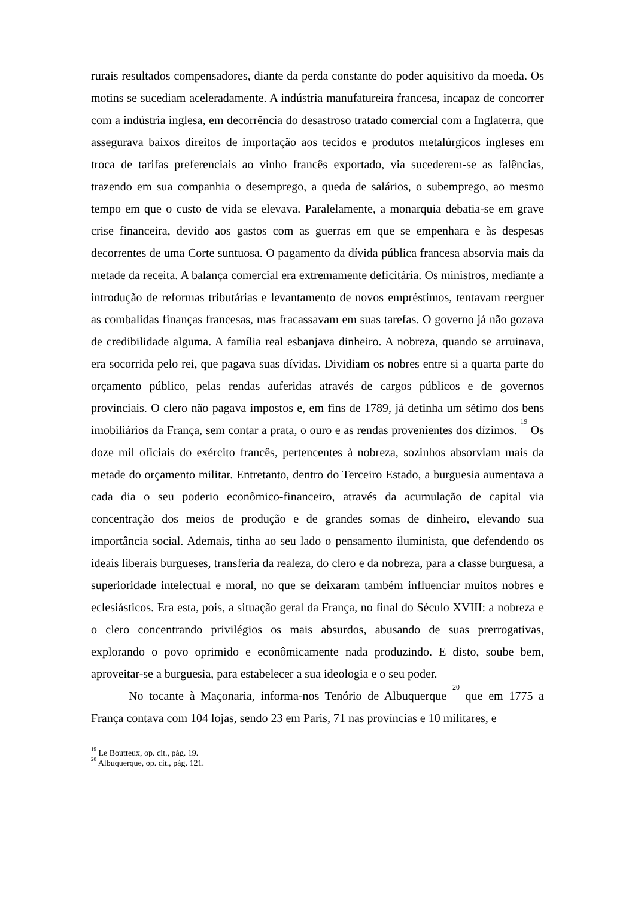rurais resultados compensadores, diante da perda constante do poder aquisitivo da moeda. Os motins se sucediam aceleradamente. A indústria manufatureira francesa, incapaz de concorrer com a indústria inglesa, em decorrência do desastroso tratado comercial com a Inglaterra, que assegurava baixos direitos de importação aos tecidos e produtos metalúrgicos ingleses em troca de tarifas preferenciais ao vinho francês exportado, via sucederem-se as falências, trazendo em sua companhia o desemprego, a queda de salários, o subemprego, ao mesmo tempo em que o custo de vida se elevava. Paralelamente, a monarquia debatia-se em grave crise financeira, devido aos gastos com as guerras em que se empenhara e às despesas decorrentes de uma Corte suntuosa. O pagamento da dívida pública francesa absorvia mais da metade da receita. A balança comercial era extremamente deficitária. Os ministros, mediante a introdução de reformas tributárias e levantamento de novos empréstimos, tentavam reerguer as combalidas finanças francesas, mas fracassavam em suas tarefas. O governo já não gozava de credibilidade alguma. A família real esbanjava dinheiro. A nobreza, quando se arruinava, era socorrida pelo rei, que pagava suas dívidas. Dividiam os nobres entre si a quarta parte do orçamento público, pelas rendas auferidas através de cargos públicos e de governos provinciais. O clero não pagava impostos e, em fins de 1789, já detinha um sétimo dos bens imobiliários da França, sem contar a prata, o ouro e as rendas provenientes dos dízimos. <sup>19</sup> Os doze mil oficiais do exército francês, pertencentes à nobreza, sozinhos absorviam mais da metade do orçamento militar. Entretanto, dentro do Terceiro Estado, a burguesia aumentava a cada dia o seu poderio econômico-financeiro, através da acumulação de capital via concentração dos meios de produção e de grandes somas de dinheiro, elevando sua importância social. Ademais, tinha ao seu lado o pensamento iluminista, que defendendo os ideais liberais burgueses, transferia da realeza, do clero e da nobreza, para a classe burguesa, a superioridade intelectual e moral, no que se deixaram também influenciar muitos nobres e eclesiásticos. Era esta, pois, a situação geral da França, no final do Século XVIII: a nobreza e o clero concentrando privilégios os mais absurdos, abusando de suas prerrogativas, explorando o povo oprimido e econômicamente nada produzindo. E disto, soube bem, aproveitar-se a burguesia, para estabelecer a sua ideologia e o seu poder.
No tocante à Maçonaria, informa-nos Tenório de Albuquerque <sup>20</sup> que em 1775 a França contava com 104 lojas, sendo 23 em Paris, 71 nas províncias e 10 militares, e
<sup>19</sup> Le Boutteux, op. cit., pág. 19.
<sup>20</sup> Albuquerque, op. cit., pág. 121.